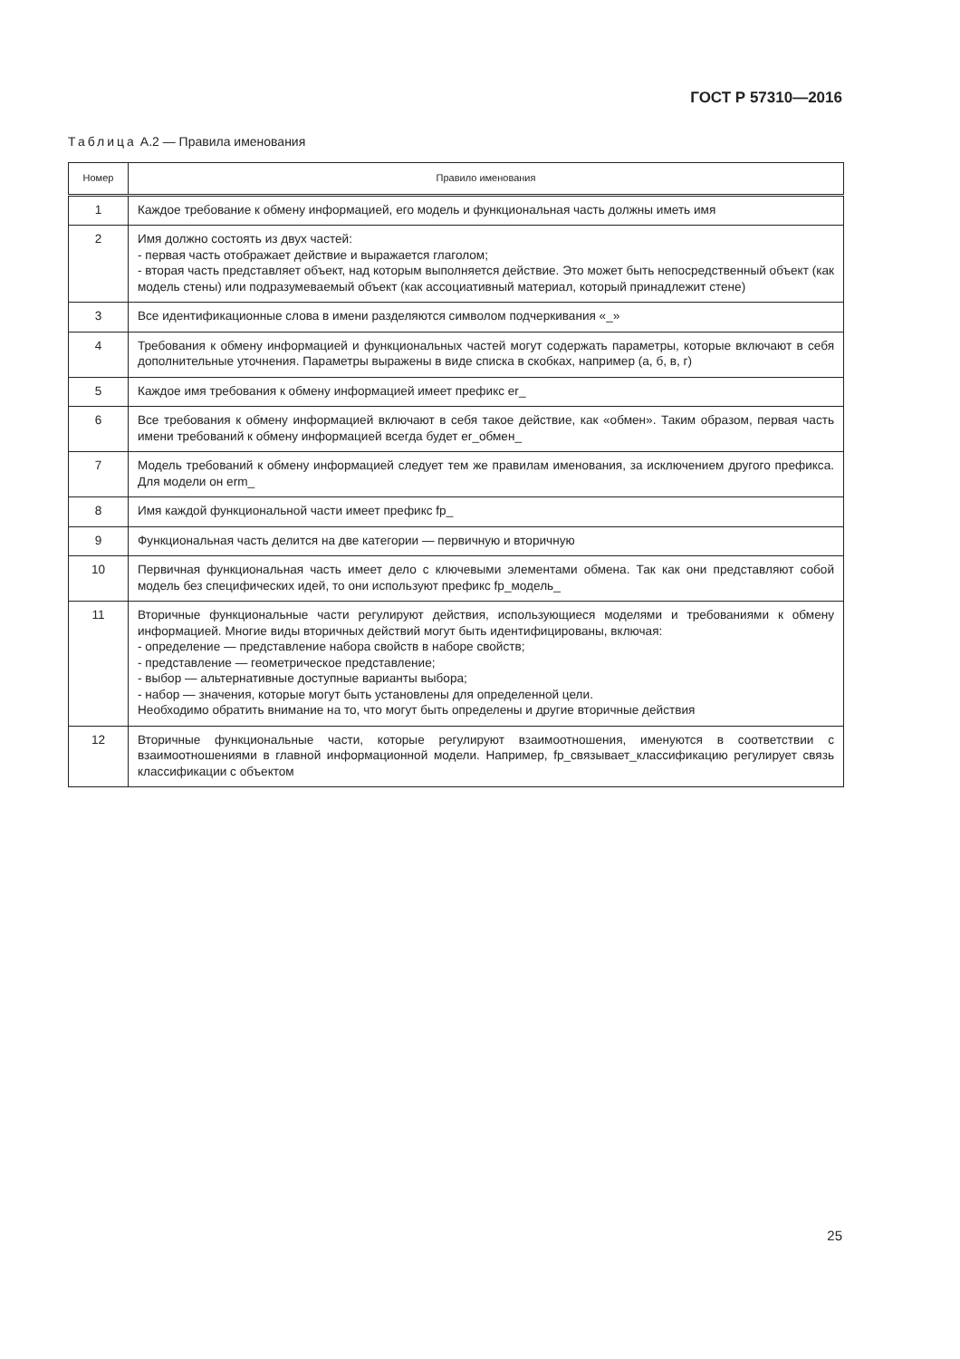ГОСТ Р 57310—2016
Таблица А.2 — Правила именования
| Номер | Правило именования |
| --- | --- |
| 1 | Каждое требование к обмену информацией, его модель и функциональная часть должны иметь имя |
| 2 | Имя должно состоять из двух частей: - первая часть отображает действие и выражается глаголом; - вторая часть представляет объект, над которым выполняется действие. Это может быть непосредственный объект (как модель стены) или подразумеваемый объект (как ассоциативный материал, который принадлежит стене) |
| 3 | Все идентификационные слова в имени разделяются символом подчеркивания «_» |
| 4 | Требования к обмену информацией и функциональных частей могут содержать параметры, которые включают в себя дополнительные уточнения. Параметры выражены в виде списка в скобках, например (а, б, в, г) |
| 5 | Каждое имя требования к обмену информацией имеет префикс er_ |
| 6 | Все требования к обмену информацией включают в себя такое действие, как «обмен». Таким образом, первая часть имени требований к обмену информацией всегда будет er_обмен_ |
| 7 | Модель требований к обмену информацией следует тем же правилам именования, за исключением другого префикса. Для модели он erm_ |
| 8 | Имя каждой функциональной части имеет префикс fp_ |
| 9 | Функциональная часть делится на две категории — первичную и вторичную |
| 10 | Первичная функциональная часть имеет дело с ключевыми элементами обмена. Так как они представляют собой модель без специфических идей, то они используют префикс fp_модель_ |
| 11 | Вторичные функциональные части регулируют действия, использующиеся моделями и требованиями к обмену информацией. Многие виды вторичных действий могут быть идентифицированы, включая: - определение — представление набора свойств в наборе свойств; - представление — геометрическое представление; - выбор — альтернативные доступные варианты выбора; - набор — значения, которые могут быть установлены для определенной цели. Необходимо обратить внимание на то, что могут быть определены и другие вторичные действия |
| 12 | Вторичные функциональные части, которые регулируют взаимоотношения, именуются в соответствии с взаимоотношениями в главной информационной модели. Например, fp_связывает_классификацию регулирует связь классификации с объектом |
25